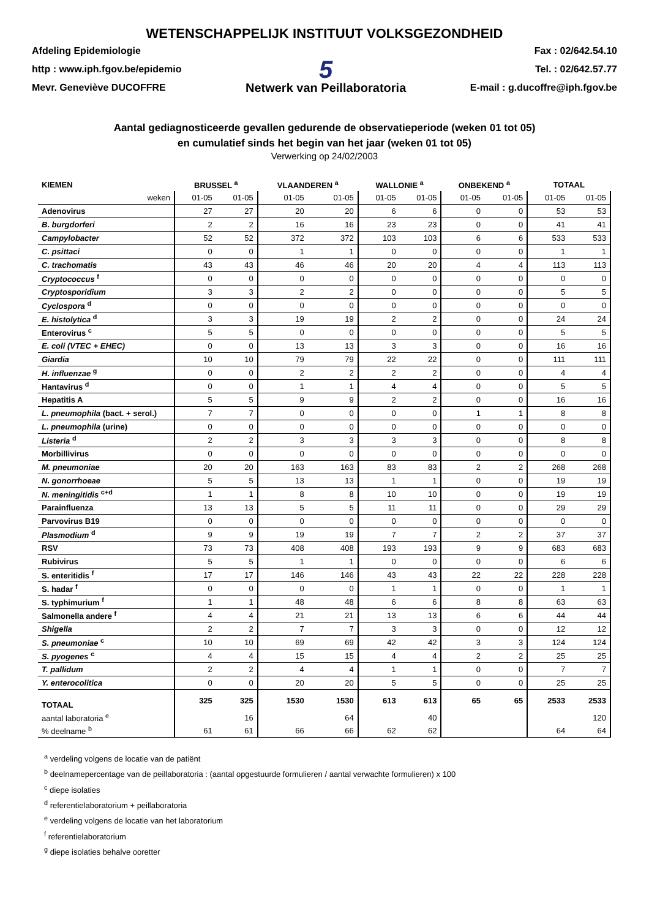WETENSCHAPPELIJK INSTITUUT VOLKSGEZONDHEID
Afdeling Epidemiologie
http : www.iph.fgov.be/epidemio
Mevr. Geneviève DUCOFFRE
5
Netwerk van Peillaboratoria
Fax : 02/642.54.10
Tel. : 02/642.57.77
E-mail : g.ducoffre@iph.fgov.be
Aantal gediagnosticeerde gevallen gedurende de observatieperiode (weken 01 tot 05)
en cumulatief sinds het begin van het jaar (weken 01 tot 05)
Verwerking op 24/02/2003
| KIEMEN | BRUSSEL <sup>a</sup> | | VLAANDEREN <sup>a</sup> | | WALLONIE <sup>a</sup> | | ONBEKEND <sup>a</sup> | | TOTAAL | |
| --- | --- | --- | --- | --- | --- | --- | --- | --- | --- | --- |
| weken | 01-05 | 01-05 | 01-05 | 01-05 | 01-05 | 01-05 | 01-05 | 01-05 | 01-05 | 01-05 |
| Adenovirus | 27 | 27 | 20 | 20 | 6 | 6 | 0 | 0 | 53 | 53 |
| B. burgdorferi | 2 | 2 | 16 | 16 | 23 | 23 | 0 | 0 | 41 | 41 |
| Campylobacter | 52 | 52 | 372 | 372 | 103 | 103 | 6 | 6 | 533 | 533 |
| C. psittaci | 0 | 0 | 1 | 1 | 0 | 0 | 0 | 0 | 1 | 1 |
| C. trachomatis | 43 | 43 | 46 | 46 | 20 | 20 | 4 | 4 | 113 | 113 |
| Cryptococcus <sup>f</sup> | 0 | 0 | 0 | 0 | 0 | 0 | 0 | 0 | 0 | 0 |
| Cryptosporidium | 3 | 3 | 2 | 2 | 0 | 0 | 0 | 0 | 5 | 5 |
| Cyclospora <sup>d</sup> | 0 | 0 | 0 | 0 | 0 | 0 | 0 | 0 | 0 | 0 |
| E. histolytica <sup>d</sup> | 3 | 3 | 19 | 19 | 2 | 2 | 0 | 0 | 24 | 24 |
| Enterovirus <sup>c</sup> | 5 | 5 | 0 | 0 | 0 | 0 | 0 | 0 | 5 | 5 |
| E. coli (VTEC + EHEC) | 0 | 0 | 13 | 13 | 3 | 3 | 0 | 0 | 16 | 16 |
| Giardia | 10 | 10 | 79 | 79 | 22 | 22 | 0 | 0 | 111 | 111 |
| H. influenzae <sup>g</sup> | 0 | 0 | 2 | 2 | 2 | 2 | 0 | 0 | 4 | 4 |
| Hantavirus <sup>d</sup> | 0 | 0 | 1 | 1 | 4 | 4 | 0 | 0 | 5 | 5 |
| Hepatitis A | 5 | 5 | 9 | 9 | 2 | 2 | 0 | 0 | 16 | 16 |
| L. pneumophila (bact. + serol.) | 7 | 7 | 0 | 0 | 0 | 0 | 1 | 1 | 8 | 8 |
| L. pneumophila (urine) | 0 | 0 | 0 | 0 | 0 | 0 | 0 | 0 | 0 | 0 |
| Listeria <sup>d</sup> | 2 | 2 | 3 | 3 | 3 | 3 | 0 | 0 | 8 | 8 |
| Morbillivirus | 0 | 0 | 0 | 0 | 0 | 0 | 0 | 0 | 0 | 0 |
| M. pneumoniae | 20 | 20 | 163 | 163 | 83 | 83 | 2 | 2 | 268 | 268 |
| N. gonorrhoeae | 5 | 5 | 13 | 13 | 1 | 1 | 0 | 0 | 19 | 19 |
| N. meningitidis <sup>c+d</sup> | 1 | 1 | 8 | 8 | 10 | 10 | 0 | 0 | 19 | 19 |
| Parainfluenza | 13 | 13 | 5 | 5 | 11 | 11 | 0 | 0 | 29 | 29 |
| Parvovirus B19 | 0 | 0 | 0 | 0 | 0 | 0 | 0 | 0 | 0 | 0 |
| Plasmodium <sup>d</sup> | 9 | 9 | 19 | 19 | 7 | 7 | 2 | 2 | 37 | 37 |
| RSV | 73 | 73 | 408 | 408 | 193 | 193 | 9 | 9 | 683 | 683 |
| Rubivirus | 5 | 5 | 1 | 1 | 0 | 0 | 0 | 0 | 6 | 6 |
| S. enteritidis <sup>f</sup> | 17 | 17 | 146 | 146 | 43 | 43 | 22 | 22 | 228 | 228 |
| S. hadar <sup>f</sup> | 0 | 0 | 0 | 0 | 1 | 1 | 0 | 0 | 1 | 1 |
| S. typhimurium <sup>f</sup> | 1 | 1 | 48 | 48 | 6 | 6 | 8 | 8 | 63 | 63 |
| Salmonella andere <sup>f</sup> | 4 | 4 | 21 | 21 | 13 | 13 | 6 | 6 | 44 | 44 |
| Shigella | 2 | 2 | 7 | 7 | 3 | 3 | 0 | 0 | 12 | 12 |
| S. pneumoniae <sup>c</sup> | 10 | 10 | 69 | 69 | 42 | 42 | 3 | 3 | 124 | 124 |
| S. pyogenes <sup>c</sup> | 4 | 4 | 15 | 15 | 4 | 4 | 2 | 2 | 25 | 25 |
| T. pallidum | 2 | 2 | 4 | 4 | 1 | 1 | 0 | 0 | 7 | 7 |
| Y. enterocolitica | 0 | 0 | 20 | 20 | 5 | 5 | 0 | 0 | 25 | 25 |
| TOTAAL | 325 | 325 | 1530 | 1530 | 613 | 613 | 65 | 65 | 2533 | 2533 |
| aantal laboratoria <sup>e</sup> | | 16 | | 64 | | 40 | | | | 120 |
| % deelname <sup>b</sup> | 61 | 61 | 66 | 66 | 62 | 62 | | | 64 | 64 |
<sup>a</sup> verdeling volgens de locatie van de patiënt
<sup>b</sup> deelnamepercentage van de peillaboratoria : (aantal opgestuurde formulieren / aantal verwachte formulieren) x 100
<sup>c</sup> diepe isolaties
<sup>d</sup> referentielaboratorium + peillaboratoria
<sup>e</sup> verdeling volgens de locatie van het laboratorium
<sup>f</sup> referentielaboratorium
<sup>g</sup> diepe isolaties behalve ooretter